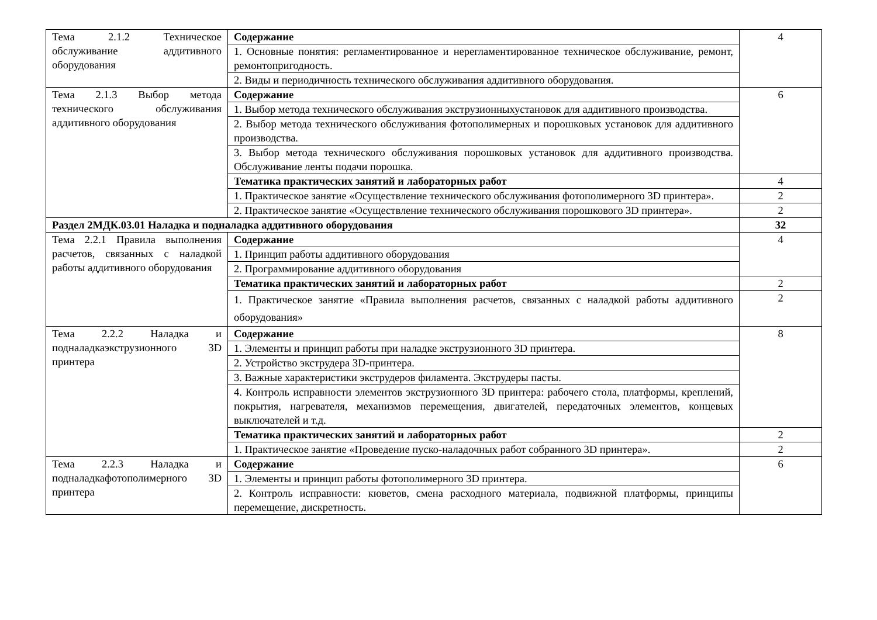| Тема 2.1.2 Техническое обслуживание аддитивного оборудования | Содержание | 4 |
| | 1. Основные понятия: регламентированное и нерегламентированное техническое обслуживание, ремонт, ремонтопригодность. | |
| | 2. Виды и периодичность технического обслуживания аддитивного оборудования. | |
| Тема 2.1.3 Выбор метода технического обслуживания аддитивного оборудования | Содержание | 6 |
| | 1. Выбор метода технического обслуживания экструзионныхустановок для аддитивного производства. | |
| | 2. Выбор метода технического обслуживания фотополимерных и порошковых установок для аддитивного производства. | |
| | 3. Выбор метода технического обслуживания порошковых установок для аддитивного производства. Обслуживание ленты подачи порошка. | |
| | Тематика практических занятий и лабораторных работ | 4 |
| | 1. Практическое занятие «Осуществление технического обслуживания фотополимерного 3D принтера». | 2 |
| | 2. Практическое занятие «Осуществление технического обслуживания порошкового 3D принтера». | 2 |
| Раздел 2МДК.03.01 Наладка и подналадка аддитивного оборудования | | 32 |
| Тема 2.2.1 Правила выполнения расчетов, связанных с наладкой работы аддитивного оборудования | Содержание | 4 |
| | 1. Принцип работы аддитивного оборудования | |
| | 2. Программирование аддитивного оборудования | |
| | Тематика практических занятий и лабораторных работ | 2 |
| | 1. Практическое занятие «Правила выполнения расчетов, связанных с наладкой работы аддитивного оборудования» | 2 |
| Тема 2.2.2 Наладка и подналадкаэкструзионного 3D принтера | Содержание | 8 |
| | 1. Элементы и принцип работы при наладке экструзионного 3D принтера. | |
| | 2. Устройство экструдера 3D-принтера. | |
| | 3. Важные характеристики экструдеров филамента. Экструдеры пасты. | |
| | 4. Контроль исправности элементов экструзионного 3D принтера: рабочего стола, платформы, креплений, покрытия, нагревателя, механизмов перемещения, двигателей, передаточных элементов, концевых выключателей и т.д. | |
| | Тематика практических занятий и лабораторных работ | 2 |
| | 1. Практическое занятие «Проведение пуско-наладочных работ собранного 3D принтера». | 2 |
| Тема 2.2.3 Наладка и подналадкафотополимерного 3D принтера | Содержание | 6 |
| | 1. Элементы и принцип работы фотополимерного 3D принтера. | |
| | 2. Контроль исправности: кюветов, смена расходного материала, подвижной платформы, принципы перемещение, дискретность. | |